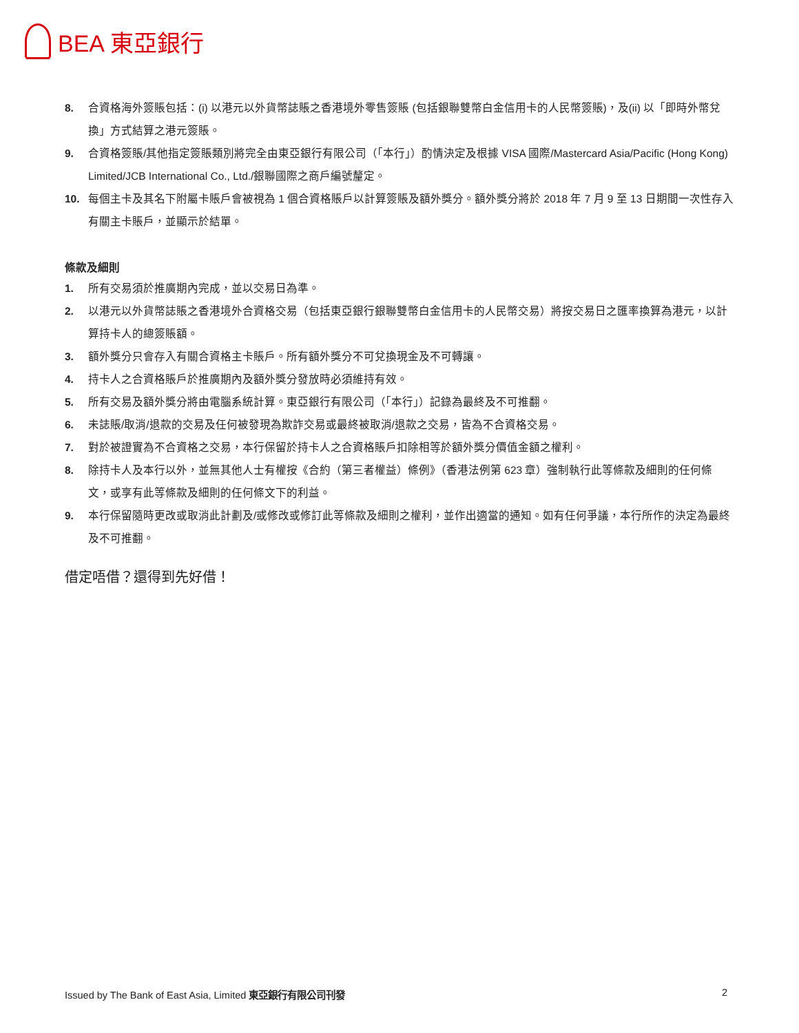BEA 東亞銀行
8. 合資格海外簽賬包括：(i) 以港元以外貨幣誌賬之香港境外零售簽賬 (包括銀聯雙幣白金信用卡的人民幣簽賬)，及(ii) 以「即時外幣兌換」方式結算之港元簽賬。
9. 合資格簽賬/其他指定簽賬類別將完全由東亞銀行有限公司（「本行」）酌情決定及根據 VISA 國際/Mastercard Asia/Pacific (Hong Kong) Limited/JCB International Co., Ltd./銀聯國際之商戶編號釐定。
10. 每個主卡及其名下附屬卡賬戶會被視為 1 個合資格賬戶以計算簽賬及額外獎分。額外獎分將於 2018 年 7 月 9 至 13 日期間一次性存入有關主卡賬戶，並顯示於結單。
條款及細則
1. 所有交易須於推廣期內完成，並以交易日為準。
2. 以港元以外貨幣誌賬之香港境外合資格交易（包括東亞銀行銀聯雙幣白金信用卡的人民幣交易）將按交易日之匯率換算為港元，以計算持卡人的總簽賬額。
3. 額外獎分只會存入有關合資格主卡賬戶。所有額外獎分不可兌換現金及不可轉讓。
4. 持卡人之合資格賬戶於推廣期內及額外獎分發放時必須維持有效。
5. 所有交易及額外獎分將由電腦系統計算。東亞銀行有限公司（「本行」）記錄為最終及不可推翻。
6. 未誌賬/取消/退款的交易及任何被發現為欺詐交易或最終被取消/退款之交易，皆為不合資格交易。
7. 對於被證實為不合資格之交易，本行保留於持卡人之合資格賬戶扣除相等於額外獎分價值金額之權利。
8. 除持卡人及本行以外，並無其他人士有權按《合約（第三者權益）條例》（香港法例第 623 章）強制執行此等條款及細則的任何條文，或享有此等條款及細則的任何條文下的利益。
9. 本行保留隨時更改或取消此計劃及/或修改或修訂此等條款及細則之權利，並作出適當的通知。如有任何爭議，本行所作的決定為最終及不可推翻。
借定唔借？還得到先好借！
Issued by The Bank of East Asia, Limited 東亞銀行有限公司刊發 2